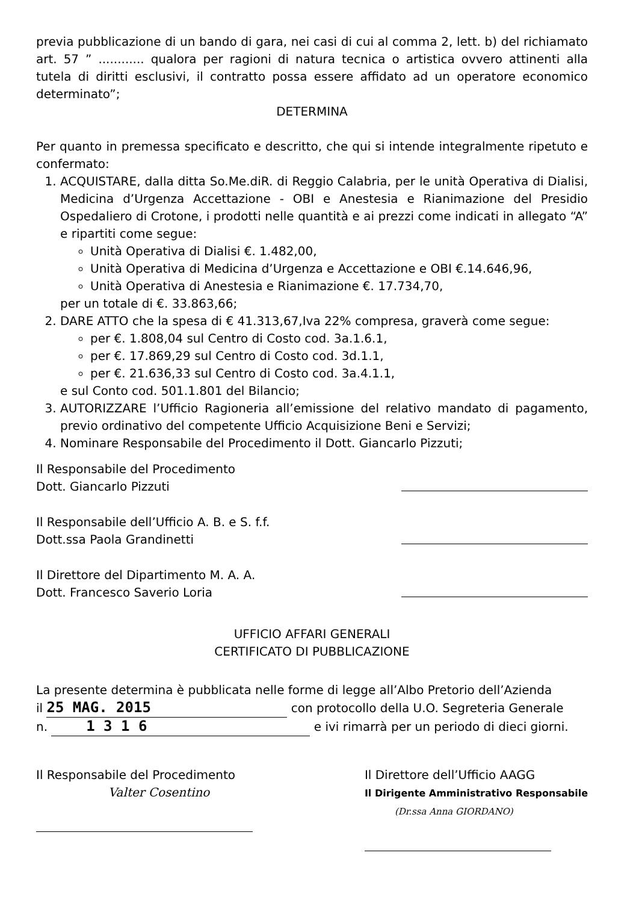previa pubblicazione di un bando di gara, nei casi di cui al comma 2, lett. b) del richiamato art. 57 ” ............ qualora per ragioni di natura tecnica o artistica ovvero attinenti alla tutela di diritti esclusivi, il contratto possa essere affidato ad un operatore economico determinato”;
DETERMINA
Per quanto in premessa specificato e descritto, che qui si intende integralmente ripetuto e confermato:
1. ACQUISTARE, dalla ditta So.Me.diR. di Reggio Calabria, per le unità Operativa di Dialisi, Medicina d’Urgenza Accettazione - OBI e Anestesia e Rianimazione del Presidio Ospedaliero di Crotone, i prodotti nelle quantità e ai prezzi come indicati in allegato “A” e ripartiti come segue:
Unità Operativa di Dialisi €. 1.482,00,
Unità Operativa di Medicina d’Urgenza e Accettazione e OBI €.14.646,96,
Unità Operativa di Anestesia e Rianimazione €. 17.734,70,
per un totale di €. 33.863,66;
2. DARE ATTO che la spesa di € 41.313,67,Iva 22% compresa, graverà come segue:
per €. 1.808,04 sul Centro di Costo cod. 3a.1.6.1,
per €. 17.869,29 sul Centro di Costo cod. 3d.1.1,
per €. 21.636,33 sul Centro di Costo cod. 3a.4.1.1,
e sul Conto cod. 501.1.801 del Bilancio;
3. AUTORIZZARE l’Ufficio Ragioneria all’emissione del relativo mandato di pagamento, previo ordinativo del competente Ufficio Acquisizione Beni e Servizi;
4. Nominare Responsabile del Procedimento il Dott. Giancarlo Pizzuti;
Il Responsabile del Procedimento
Dott. Giancarlo Pizzuti
Il Responsabile dell’Ufficio A. B. e S. f.f.
Dott.ssa Paola Grandinetti
Il Direttore del Dipartimento M. A. A.
Dott. Francesco Saverio Loria
UFFICIO AFFARI GENERALI
CERTIFICATO DI PUBBLICAZIONE
La presente determina è pubblicata nelle forme di legge all’Albo Pretorio dell’Azienda
il 25 MAG. 2015 con protocollo della U.O. Segreteria Generale
n. 1 3 1 6 e ivi rimarrà per un periodo di dieci giorni.
Il Responsabile del Procedimento
Valter Cosentino
Il Direttore dell’Ufficio AAGG
Il Dirigente Amministrativo Responsabile
(Dr.ssa Anna GIORDANO)